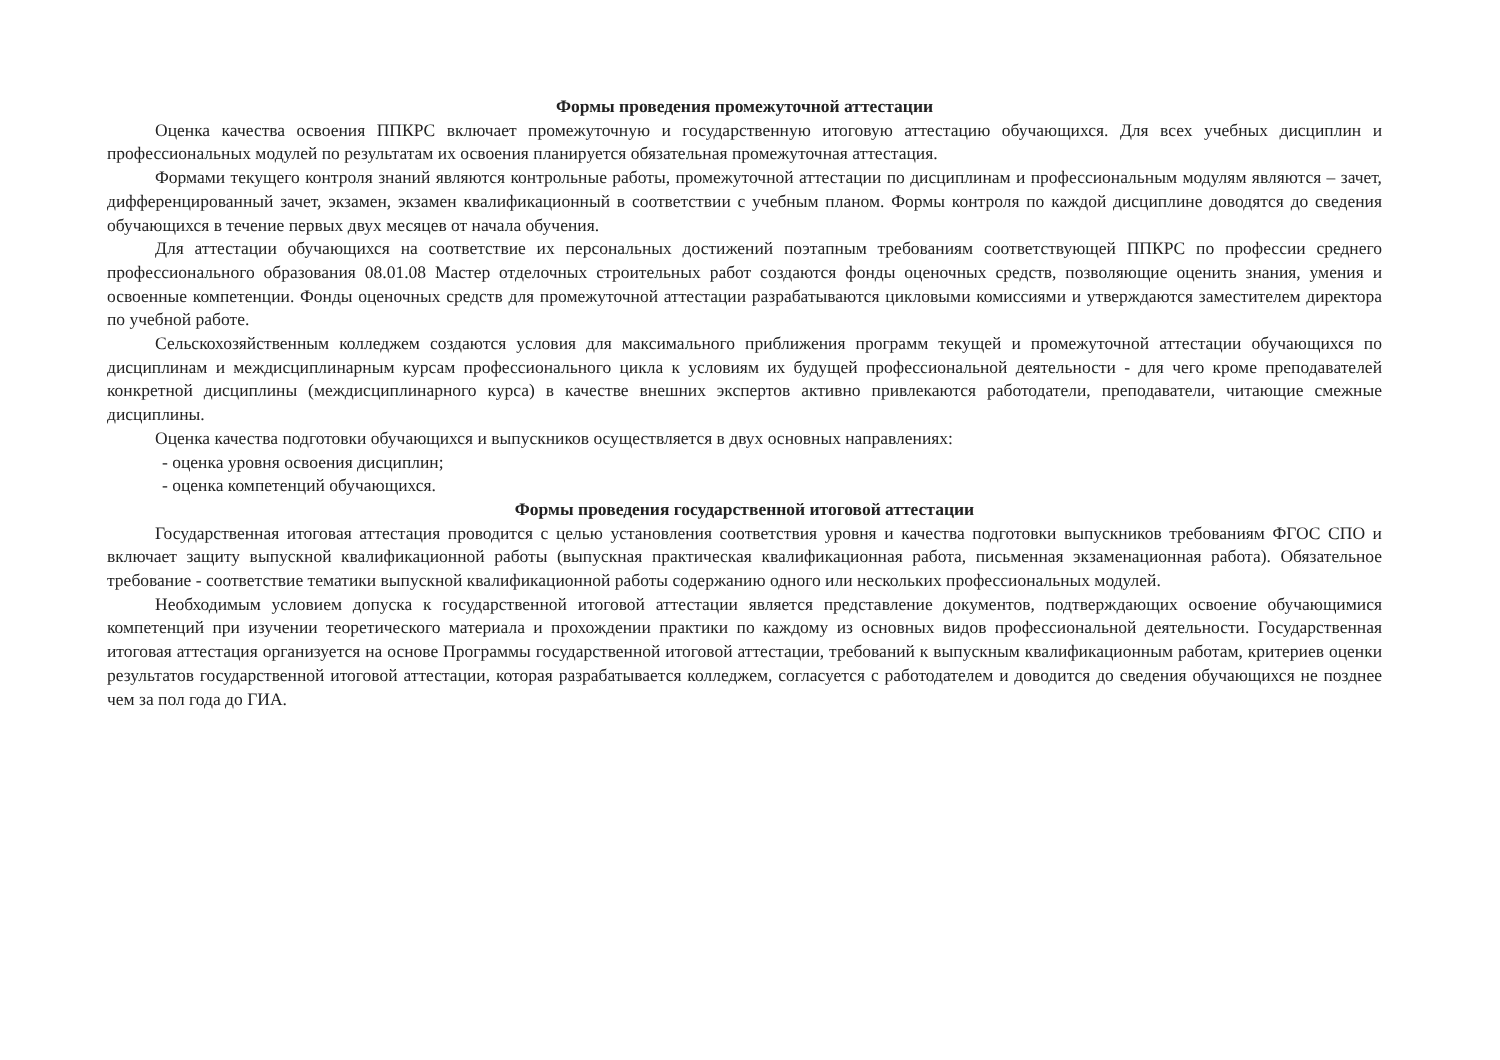Формы проведения промежуточной аттестации
Оценка качества освоения ППКРС включает промежуточную и государственную итоговую аттестацию обучающихся. Для всех учебных дисциплин и профессиональных модулей по результатам их освоения планируется обязательная промежуточная аттестация.
Формами текущего контроля знаний являются контрольные работы, промежуточной аттестации по дисциплинам и профессиональным модулям являются – зачет, дифференцированный зачет, экзамен, экзамен квалификационный в соответствии с учебным планом. Формы контроля по каждой дисциплине доводятся до сведения обучающихся в течение первых двух месяцев от начала обучения.
Для аттестации обучающихся на соответствие их персональных достижений поэтапным требованиям соответствующей ППКРС по профессии среднего профессионального образования 08.01.08 Мастер отделочных строительных работ создаются фонды оценочных средств, позволяющие оценить знания, умения и освоенные компетенции. Фонды оценочных средств для промежуточной аттестации разрабатываются цикловыми комиссиями и утверждаются заместителем директора по учебной работе.
Сельскохозяйственным колледжем создаются условия для максимального приближения программ текущей и промежуточной аттестации обучающихся по дисциплинам и междисциплинарным курсам профессионального цикла к условиям их будущей профессиональной деятельности - для чего кроме преподавателей конкретной дисциплины (междисциплинарного курса) в качестве внешних экспертов активно привлекаются работодатели, преподаватели, читающие смежные дисциплины.
Оценка качества подготовки обучающихся и выпускников осуществляется в двух основных направлениях:
- оценка уровня освоения дисциплин;
- оценка компетенций обучающихся.
Формы проведения государственной итоговой аттестации
Государственная итоговая аттестация проводится с целью установления соответствия уровня и качества подготовки выпускников требованиям ФГОС СПО и включает защиту выпускной квалификационной работы (выпускная практическая квалификационная работа, письменная экзаменационная работа). Обязательное требование - соответствие тематики выпускной квалификационной работы содержанию одного или нескольких профессиональных модулей.
Необходимым условием допуска к государственной итоговой аттестации является представление документов, подтверждающих освоение обучающимися компетенций при изучении теоретического материала и прохождении практики по каждому из основных видов профессиональной деятельности. Государственная итоговая аттестация организуется на основе Программы государственной итоговой аттестации, требований к выпускным квалификационным работам, критериев оценки результатов государственной итоговой аттестации, которая разрабатывается колледжем, согласуется с работодателем и доводится до сведения обучающихся не позднее чем за пол года до ГИА.